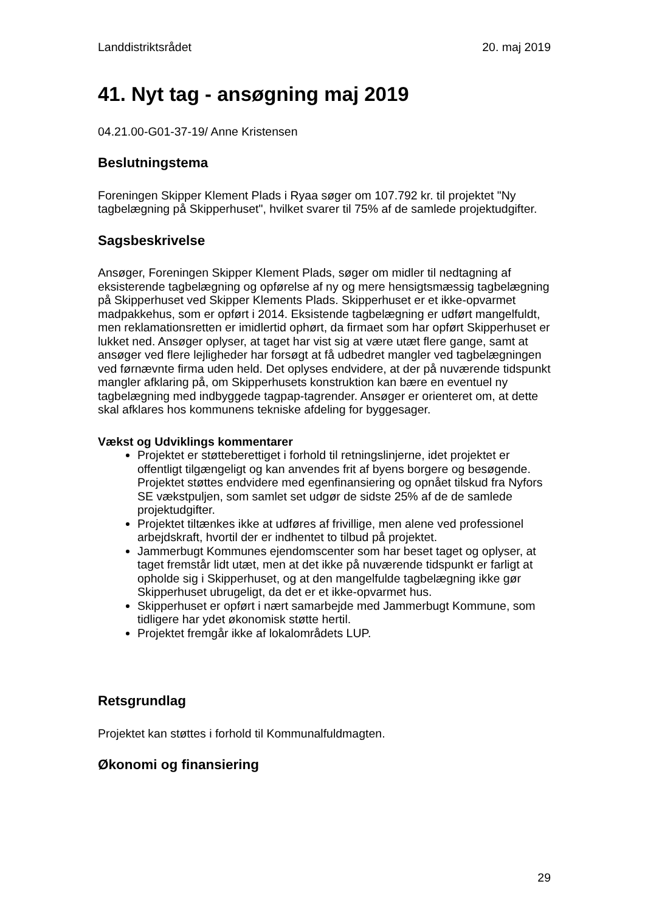Landdistriktsrådet 20. maj 2019
41. Nyt tag - ansøgning maj 2019
04.21.00-G01-37-19/ Anne Kristensen
Beslutningstema
Foreningen Skipper Klement Plads i Ryaa søger om 107.792 kr. til projektet "Ny tagbelægning på Skipperhuset", hvilket svarer til 75% af de samlede projektudgifter.
Sagsbeskrivelse
Ansøger, Foreningen Skipper Klement Plads, søger om midler til nedtagning af eksisterende tagbelægning og opførelse af ny og mere hensigtsmæssig tagbelægning på Skipperhuset ved Skipper Klements Plads. Skipperhuset er et ikke-opvarmet madpakkehus, som er opført i 2014. Eksistende tagbelægning er udført mangelfuldt, men reklamationsretten er imidlertid ophørt, da firmaet som har opført Skipperhuset er lukket ned. Ansøger oplyser, at taget har vist sig at være utæt flere gange, samt at ansøger ved flere lejligheder har forsøgt at få udbedret mangler ved tagbelægningen ved førnævnte firma uden held. Det oplyses endvidere, at der på nuværende tidspunkt mangler afklaring på, om Skipperhusets konstruktion kan bære en eventuel ny tagbelægning med indbyggede tagpap-tagrender. Ansøger er orienteret om, at dette skal afklares hos kommunens tekniske afdeling for byggesager.
Vækst og Udviklings kommentarer
Projektet er støtteberettiget i forhold til retningslinjerne, idet projektet er offentligt tilgængeligt og kan anvendes frit af byens borgere og besøgende. Projektet støttes endvidere med egenfinansiering og opnået tilskud fra Nyfors SE vækstpuljen, som samlet set udgør de sidste 25% af de de samlede projektudgifter.
Projektet tiltænkes ikke at udføres af frivillige, men alene ved professionel arbejdskraft, hvortil der er indhentet to tilbud på projektet.
Jammerbugt Kommunes ejendomscenter som har beset taget og oplyser, at taget fremstår lidt utæt, men at det ikke på nuværende tidspunkt er farligt at opholde sig i Skipperhuset, og at den mangelfulde tagbelægning ikke gør Skipperhuset ubrugeligt, da det er et ikke-opvarmet hus.
Skipperhuset er opført i nært samarbejde med Jammerbugt Kommune, som tidligere har ydet økonomisk støtte hertil.
Projektet fremgår ikke af lokalområdets LUP.
Retsgrundlag
Projektet kan støttes i forhold til Kommunalfuldmagten.
Økonomi og finansiering
29